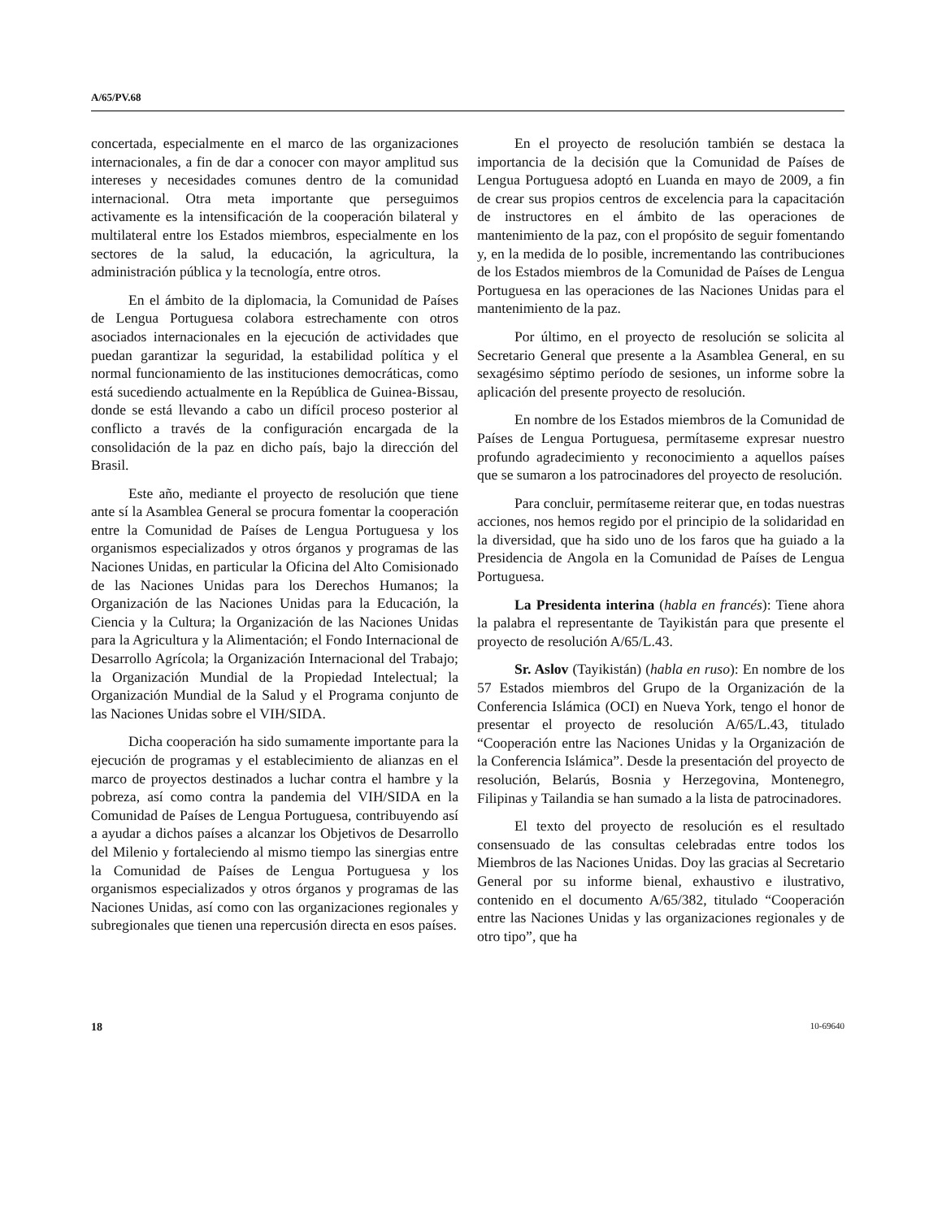A/65/PV.68
concertada, especialmente en el marco de las organizaciones internacionales, a fin de dar a conocer con mayor amplitud sus intereses y necesidades comunes dentro de la comunidad internacional. Otra meta importante que perseguimos activamente es la intensificación de la cooperación bilateral y multilateral entre los Estados miembros, especialmente en los sectores de la salud, la educación, la agricultura, la administración pública y la tecnología, entre otros.
En el ámbito de la diplomacia, la Comunidad de Países de Lengua Portuguesa colabora estrechamente con otros asociados internacionales en la ejecución de actividades que puedan garantizar la seguridad, la estabilidad política y el normal funcionamiento de las instituciones democráticas, como está sucediendo actualmente en la República de Guinea-Bissau, donde se está llevando a cabo un difícil proceso posterior al conflicto a través de la configuración encargada de la consolidación de la paz en dicho país, bajo la dirección del Brasil.
Este año, mediante el proyecto de resolución que tiene ante sí la Asamblea General se procura fomentar la cooperación entre la Comunidad de Países de Lengua Portuguesa y los organismos especializados y otros órganos y programas de las Naciones Unidas, en particular la Oficina del Alto Comisionado de las Naciones Unidas para los Derechos Humanos; la Organización de las Naciones Unidas para la Educación, la Ciencia y la Cultura; la Organización de las Naciones Unidas para la Agricultura y la Alimentación; el Fondo Internacional de Desarrollo Agrícola; la Organización Internacional del Trabajo; la Organización Mundial de la Propiedad Intelectual; la Organización Mundial de la Salud y el Programa conjunto de las Naciones Unidas sobre el VIH/SIDA.
Dicha cooperación ha sido sumamente importante para la ejecución de programas y el establecimiento de alianzas en el marco de proyectos destinados a luchar contra el hambre y la pobreza, así como contra la pandemia del VIH/SIDA en la Comunidad de Países de Lengua Portuguesa, contribuyendo así a ayudar a dichos países a alcanzar los Objetivos de Desarrollo del Milenio y fortaleciendo al mismo tiempo las sinergias entre la Comunidad de Países de Lengua Portuguesa y los organismos especializados y otros órganos y programas de las Naciones Unidas, así como con las organizaciones regionales y subregionales que tienen una repercusión directa en esos países.
En el proyecto de resolución también se destaca la importancia de la decisión que la Comunidad de Países de Lengua Portuguesa adoptó en Luanda en mayo de 2009, a fin de crear sus propios centros de excelencia para la capacitación de instructores en el ámbito de las operaciones de mantenimiento de la paz, con el propósito de seguir fomentando y, en la medida de lo posible, incrementando las contribuciones de los Estados miembros de la Comunidad de Países de Lengua Portuguesa en las operaciones de las Naciones Unidas para el mantenimiento de la paz.
Por último, en el proyecto de resolución se solicita al Secretario General que presente a la Asamblea General, en su sexagésimo séptimo período de sesiones, un informe sobre la aplicación del presente proyecto de resolución.
En nombre de los Estados miembros de la Comunidad de Países de Lengua Portuguesa, permítaseme expresar nuestro profundo agradecimiento y reconocimiento a aquellos países que se sumaron a los patrocinadores del proyecto de resolución.
Para concluir, permítaseme reiterar que, en todas nuestras acciones, nos hemos regido por el principio de la solidaridad en la diversidad, que ha sido uno de los faros que ha guiado a la Presidencia de Angola en la Comunidad de Países de Lengua Portuguesa.
La Presidenta interina (habla en francés): Tiene ahora la palabra el representante de Tayikistán para que presente el proyecto de resolución A/65/L.43.
Sr. Aslov (Tayikistán) (habla en ruso): En nombre de los 57 Estados miembros del Grupo de la Organización de la Conferencia Islámica (OCI) en Nueva York, tengo el honor de presentar el proyecto de resolución A/65/L.43, titulado “Cooperación entre las Naciones Unidas y la Organización de la Conferencia Islámica”. Desde la presentación del proyecto de resolución, Belarús, Bosnia y Herzegovina, Montenegro, Filipinas y Tailandia se han sumado a la lista de patrocinadores.
El texto del proyecto de resolución es el resultado consensuado de las consultas celebradas entre todos los Miembros de las Naciones Unidas. Doy las gracias al Secretario General por su informe bienal, exhaustivo e ilustrativo, contenido en el documento A/65/382, titulado “Cooperación entre las Naciones Unidas y las organizaciones regionales y de otro tipo”, que ha
18 10-69640